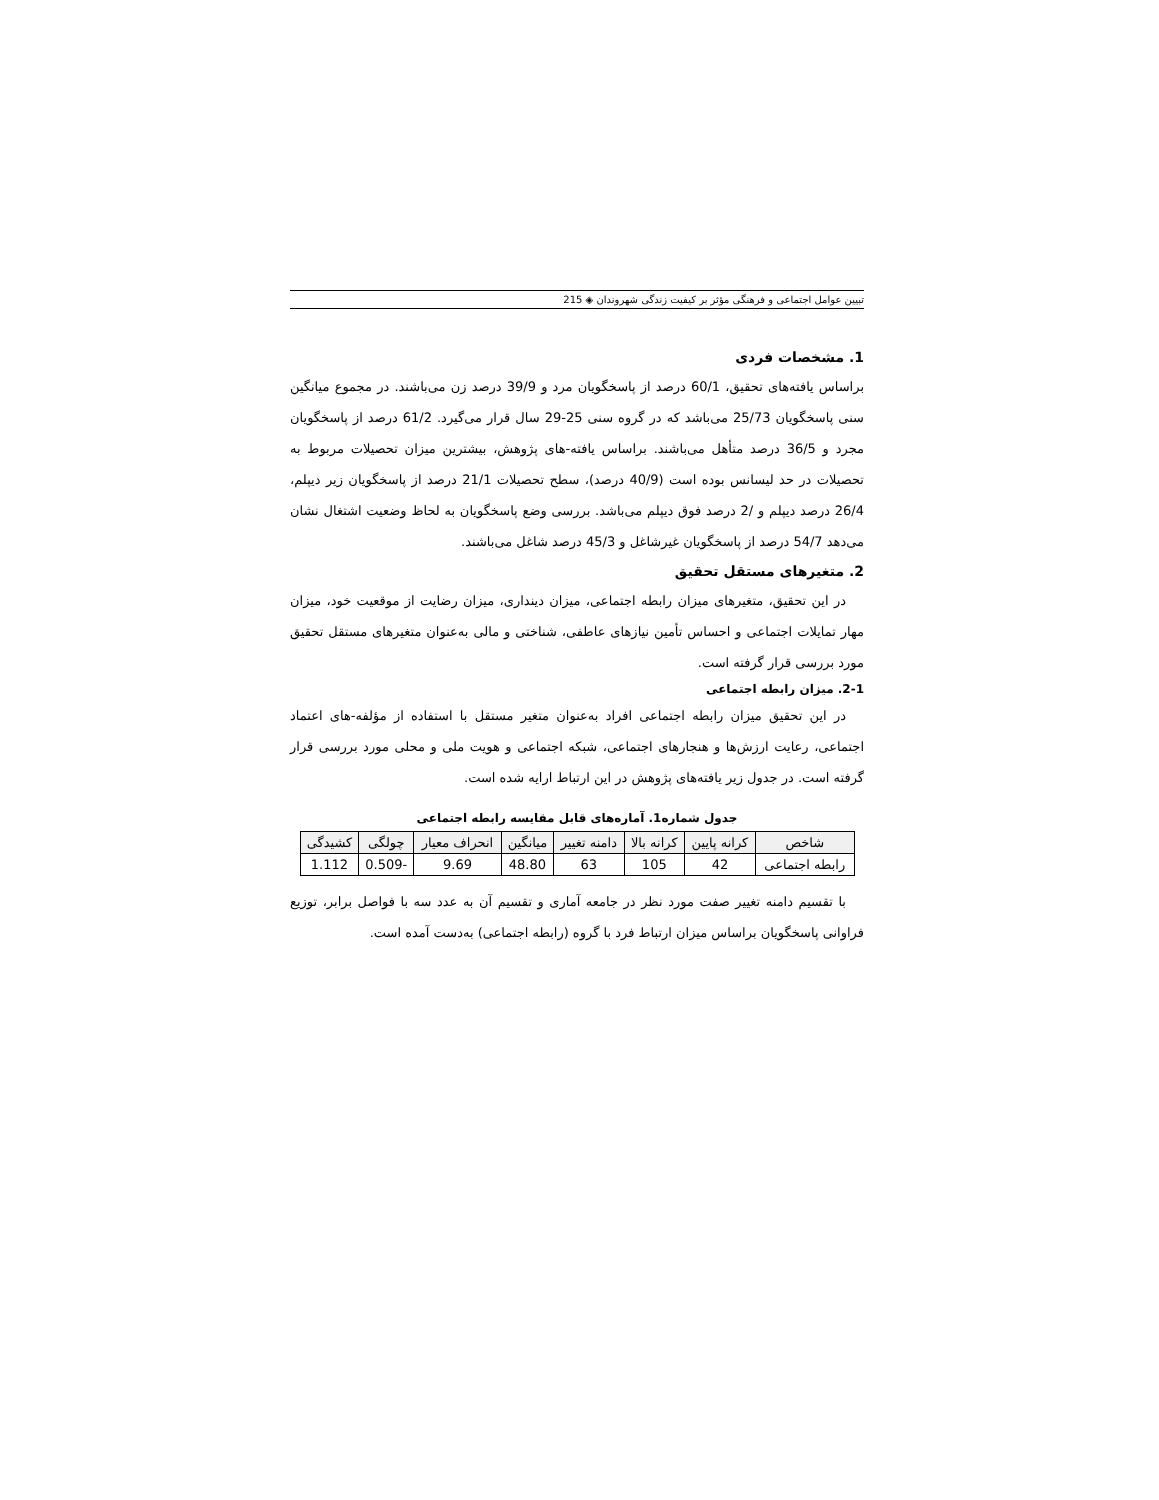تبیین عوامل اجتماعی و فرهنگی مؤثر بر کیفیت زندگی شهروندان ◈ 215
1. مشخصات فردی
براساس یافته‌های تحقیق، 60/1 درصد از پاسخگویان مرد و 39/9 درصد زن می‌باشند. در مجموع میانگین سنی پاسخگویان 25/73 می‌باشد که در گروه سنی 25-29 سال قرار می‌گیرد. 61/2 درصد از پاسخگویان مجرد و 36/5 درصد متأهل می‌باشند. براساس یافته-های پژوهش، بیشترین میزان تحصیلات مربوط به تحصیلات در حد لیسانس بوده است (40/9 درصد)، سطح تحصیلات 21/1 درصد از پاسخگویان زیر دیپلم، 26/4 درصد دیپلم و /2 درصد فوق دیپلم می‌باشد. بررسی وضع پاسخگویان به لحاظ وضعیت اشتغال نشان می‌دهد 54/7 درصد از پاسخگویان غیرشاغل و 45/3 درصد شاغل می‌باشند.
2. متغیرهای مستقل تحقیق
در این تحقیق، متغیرهای میزان رابطه اجتماعی، میزان دینداری، میزان رضایت از موقعیت خود، میزان مهار تمایلات اجتماعی و احساس تأمین نیازهای عاطفی، شناختی و مالی به‌عنوان متغیرهای مستقل تحقیق مورد بررسی قرار گرفته است.
2-1. میزان رابطه اجتماعی
در این تحقیق میزان رابطه اجتماعی افراد به‌عنوان متغیر مستقل با استفاده از مؤلفه-های اعتماد اجتماعی، رعایت ارزش‌ها و هنجارهای اجتماعی، شبکه اجتماعی و هویت ملی و محلی مورد بررسی قرار گرفته است. در جدول زیر یافته‌های پژوهش در این ارتباط ارایه شده است.
جدول شماره1. آماره‌های قابل مقایسه رابطه اجتماعی
| شاخص | کرانه پایین | کرانه بالا | دامنه تغییر | میانگین | انحراف معیار | چولگی | کشیدگی |
| --- | --- | --- | --- | --- | --- | --- | --- |
| رابطه اجتماعی | 42 | 105 | 63 | 48.80 | 9.69 | -0.509 | 1.112 |
با تقسیم دامنه تغییر صفت مورد نظر در جامعه آماری و تقسیم آن به عدد سه با فواصل برابر، توزیع فراوانی پاسخگویان براساس میزان ارتباط فرد با گروه (رابطه اجتماعی) به‌دست آمده است.